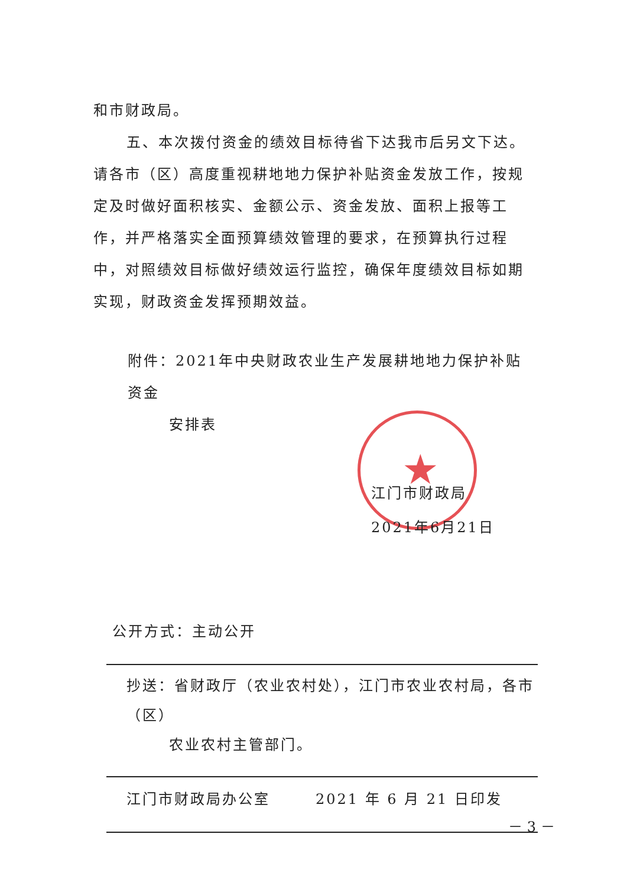★
和市财政局。
五、本次拨付资金的绩效目标待省下达我市后另文下达。请各市（区）高度重视耕地地力保护补贴资金发放工作，按规定及时做好面积核实、金额公示、资金发放、面积上报等工作，并严格落实全面预算绩效管理的要求，在预算执行过程中，对照绩效目标做好绩效运行监控，确保年度绩效目标如期实现，财政资金发挥预期效益。
附件：2021年中央财政农业生产发展耕地地力保护补贴资金
安排表
江门市财政局
2021年6月21日
公开方式：主动公开
抄送：省财政厅（农业农村处），江门市农业农村局，各市（区）
农业农村主管部门。
江门市财政局办公室 2021 年 6 月 21 日印发
－ 3 －